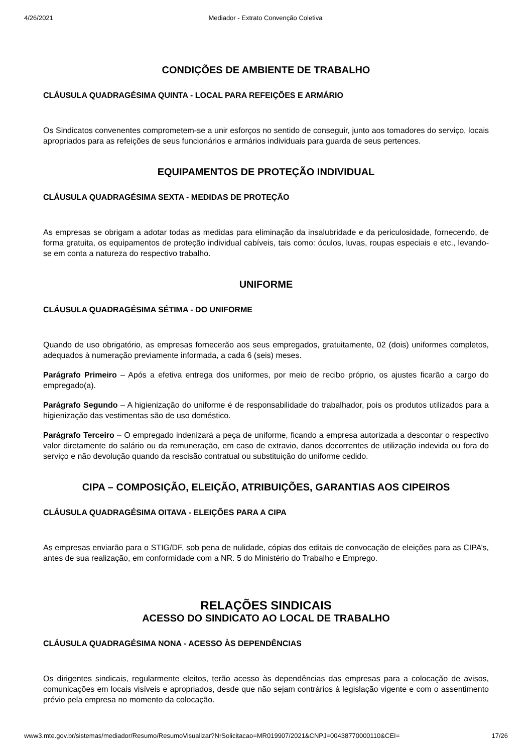4/26/2021 Mediador - Extrato Convenção Coletiva
CONDIÇÕES DE AMBIENTE DE TRABALHO
CLÁUSULA QUADRAGÉSIMA QUINTA - LOCAL PARA REFEIÇÕES E ARMÁRIO
Os Sindicatos convenentes comprometem-se a unir esforços no sentido de conseguir, junto aos tomadores do serviço, locais apropriados para as refeições de seus funcionários e armários individuais para guarda de seus pertences.
EQUIPAMENTOS DE PROTEÇÃO INDIVIDUAL
CLÁUSULA QUADRAGÉSIMA SEXTA - MEDIDAS DE PROTEÇÃO
As empresas se obrigam a adotar todas as medidas para eliminação da insalubridade e da periculosidade, fornecendo, de forma gratuita, os equipamentos de proteção individual cabíveis, tais como: óculos, luvas, roupas especiais e etc., levando-se em conta a natureza do respectivo trabalho.
UNIFORME
CLÁUSULA QUADRAGÉSIMA SÉTIMA - DO UNIFORME
Quando de uso obrigatório, as empresas fornecerão aos seus empregados, gratuitamente, 02 (dois) uniformes completos, adequados à numeração previamente informada, a cada 6 (seis) meses.
Parágrafo Primeiro – Após a efetiva entrega dos uniformes, por meio de recibo próprio, os ajustes ficarão a cargo do empregado(a).
Parágrafo Segundo – A higienização do uniforme é de responsabilidade do trabalhador, pois os produtos utilizados para a higienização das vestimentas são de uso doméstico.
Parágrafo Terceiro – O empregado indenizará a peça de uniforme, ficando a empresa autorizada a descontar o respectivo valor diretamente do salário ou da remuneração, em caso de extravio, danos decorrentes de utilização indevida ou fora do serviço e não devolução quando da rescisão contratual ou substituição do uniforme cedido.
CIPA – COMPOSIÇÃO, ELEIÇÃO, ATRIBUIÇÕES, GARANTIAS AOS CIPEIROS
CLÁUSULA QUADRAGÉSIMA OITAVA - ELEIÇÕES PARA A CIPA
As empresas enviarão para o STIG/DF, sob pena de nulidade, cópias dos editais de convocação de eleições para as CIPA’s, antes de sua realização, em conformidade com a NR. 5 do Ministério do Trabalho e Emprego.
RELAÇÕES SINDICAIS
ACESSO DO SINDICATO AO LOCAL DE TRABALHO
CLÁUSULA QUADRAGÉSIMA NONA - ACESSO ÀS DEPENDÊNCIAS
Os dirigentes sindicais, regularmente eleitos, terão acesso às dependências das empresas para a colocação de avisos, comunicações em locais visíveis e apropriados, desde que não sejam contrários à legislação vigente e com o assentimento prévio pela empresa no momento da colocação.
www3.mte.gov.br/sistemas/mediador/Resumo/ResumoVisualizar?NrSolicitacao=MR019907/2021&CNPJ=00438770000110&CEI= 17/26